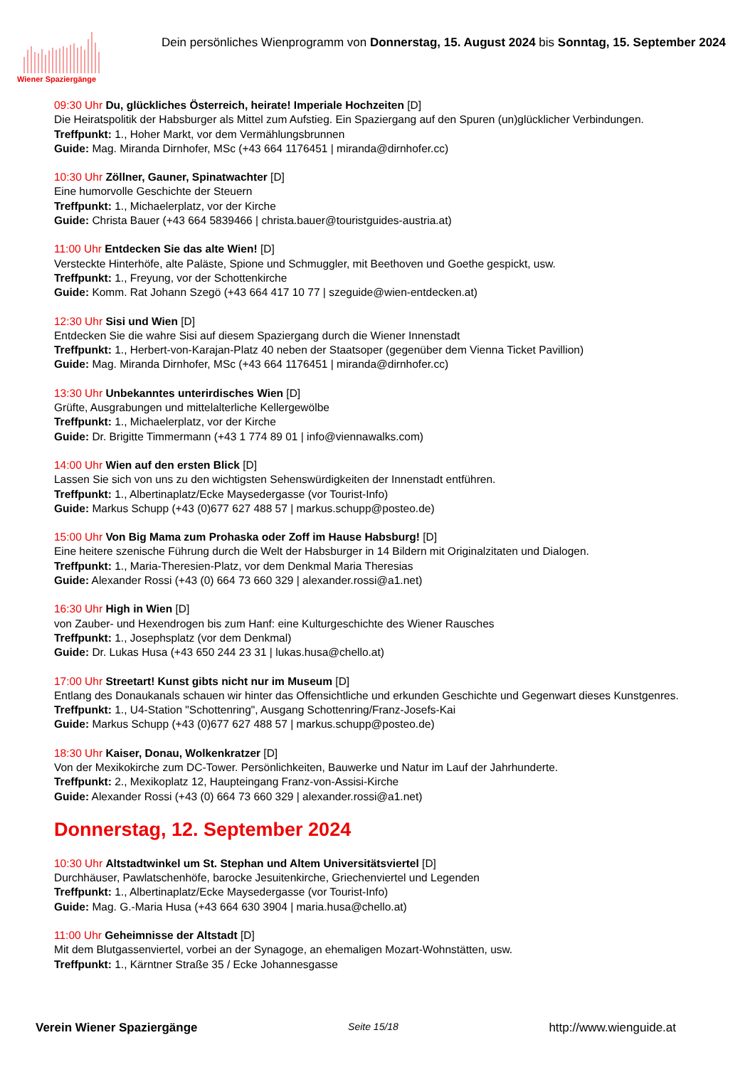Wiener Spaziergänge
Dein persönliches Wienprogramm von Donnerstag, 15. August 2024 bis Sonntag, 15. September 2024
09:30 Uhr Du, glückliches Österreich, heirate! Imperiale Hochzeiten [D]
Die Heiratspolitik der Habsburger als Mittel zum Aufstieg. Ein Spaziergang auf den Spuren (un)glücklicher Verbindungen.
Treffpunkt: 1., Hoher Markt, vor dem Vermählungsbrunnen
Guide: Mag. Miranda Dirnhofer, MSc (+43 664 1176451 | miranda@dirnhofer.cc)
10:30 Uhr Zöllner, Gauner, Spinatwachter [D]
Eine humorvolle Geschichte der Steuern
Treffpunkt: 1., Michaelerplatz, vor der Kirche
Guide: Christa Bauer (+43 664 5839466 | christa.bauer@touristguides-austria.at)
11:00 Uhr Entdecken Sie das alte Wien! [D]
Versteckte Hinterhöfe, alte Paläste, Spione und Schmuggler, mit Beethoven und Goethe gespickt, usw.
Treffpunkt: 1., Freyung, vor der Schottenkirche
Guide: Komm. Rat Johann Szegö (+43 664 417 10 77 | szeguide@wien-entdecken.at)
12:30 Uhr Sisi und Wien [D]
Entdecken Sie die wahre Sisi auf diesem Spaziergang durch die Wiener Innenstadt
Treffpunkt: 1., Herbert-von-Karajan-Platz 40 neben der Staatsoper (gegenüber dem Vienna Ticket Pavillion)
Guide: Mag. Miranda Dirnhofer, MSc (+43 664 1176451 | miranda@dirnhofer.cc)
13:30 Uhr Unbekanntes unterirdisches Wien [D]
Grüfte, Ausgrabungen und mittelalterliche Kellergewölbe
Treffpunkt: 1., Michaelerplatz, vor der Kirche
Guide: Dr. Brigitte Timmermann (+43 1 774 89 01 | info@viennawalks.com)
14:00 Uhr Wien auf den ersten Blick [D]
Lassen Sie sich von uns zu den wichtigsten Sehenswürdigkeiten der Innenstadt entführen.
Treffpunkt: 1., Albertinaplatz/Ecke Maysedergasse (vor Tourist-Info)
Guide: Markus Schupp (+43 (0)677 627 488 57 | markus.schupp@posteo.de)
15:00 Uhr Von Big Mama zum Prohaska oder Zoff im Hause Habsburg! [D]
Eine heitere szenische Führung durch die Welt der Habsburger in 14 Bildern mit Originalzitaten und Dialogen.
Treffpunkt: 1., Maria-Theresien-Platz, vor dem Denkmal Maria Theresias
Guide: Alexander Rossi (+43 (0) 664 73 660 329 | alexander.rossi@a1.net)
16:30 Uhr High in Wien [D]
von Zauber- und Hexendrogen bis zum Hanf: eine Kulturgeschichte des Wiener Rausches
Treffpunkt: 1., Josephsplatz (vor dem Denkmal)
Guide: Dr. Lukas Husa (+43 650 244 23 31 | lukas.husa@chello.at)
17:00 Uhr Streetart! Kunst gibts nicht nur im Museum [D]
Entlang des Donaukanals schauen wir hinter das Offensichtliche und erkunden Geschichte und Gegenwart dieses Kunstgenres.
Treffpunkt: 1., U4-Station "Schottenring", Ausgang Schottenring/Franz-Josefs-Kai
Guide: Markus Schupp (+43 (0)677 627 488 57 | markus.schupp@posteo.de)
18:30 Uhr Kaiser, Donau, Wolkenkratzer [D]
Von der Mexikokirche zum DC-Tower. Persönlichkeiten, Bauwerke und Natur im Lauf der Jahrhunderte.
Treffpunkt: 2., Mexikoplatz 12, Haupteingang Franz-von-Assisi-Kirche
Guide: Alexander Rossi (+43 (0) 664 73 660 329 | alexander.rossi@a1.net)
Donnerstag, 12. September 2024
10:30 Uhr Altstadtwinkel um St. Stephan und Altem Universitätsviertel [D]
Durchhäuser, Pawlatschenhöfe, barocke Jesuitenkirche, Griechenviertel und Legenden
Treffpunkt: 1., Albertinaplatz/Ecke Maysedergasse (vor Tourist-Info)
Guide: Mag. G.-Maria Husa (+43 664 630 3904 | maria.husa@chello.at)
11:00 Uhr Geheimnisse der Altstadt [D]
Mit dem Blutgassenviertel, vorbei an der Synagoge, an ehemaligen Mozart-Wohnstätten, usw.
Treffpunkt: 1., Kärntner Straße 35 / Ecke Johannesgasse
Verein Wiener Spaziergänge Seite 15/18 http://www.wienguide.at